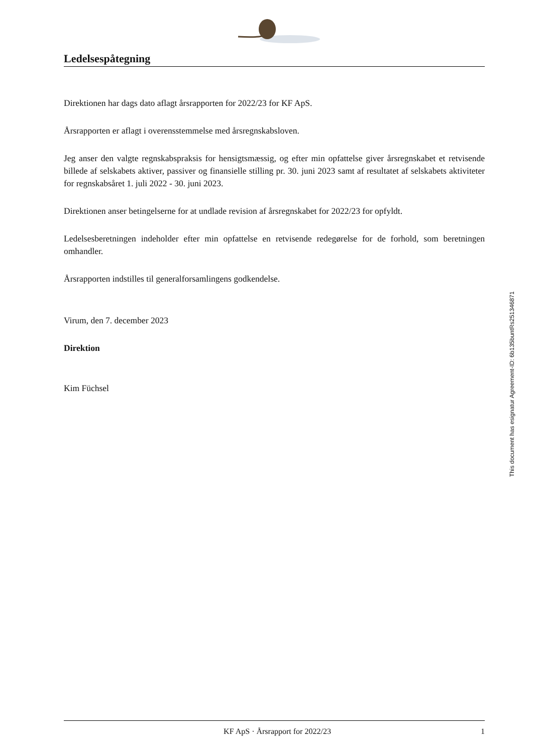Ledelsespåtegning
Direktionen har dags dato aflagt årsrapporten for 2022/23 for KF ApS.
Årsrapporten er aflagt i overensstemmelse med årsregnskabsloven.
Jeg anser den valgte regnskabspraksis for hensigtsmæssig, og efter min opfattelse giver årsregnskabet et retvisende billede af selskabets aktiver, passiver og finansielle stilling pr. 30. juni 2023 samt af resultatet af selskabets aktiviteter for regnskabsåret 1. juli 2022 - 30. juni 2023.
Direktionen anser betingelserne for at undlade revision af årsregnskabet for 2022/23 for opfyldt.
Ledelsesberetningen indeholder efter min opfattelse en retvisende redegørelse for de forhold, som beretningen omhandler.
Årsrapporten indstilles til generalforsamlingens godkendelse.
Virum, den 7. december 2023
Direktion
Kim Füchsel
This document has esignatur Agreement-ID: 6b135buntRs251346871
KF ApS · Årsrapport for 2022/23 1